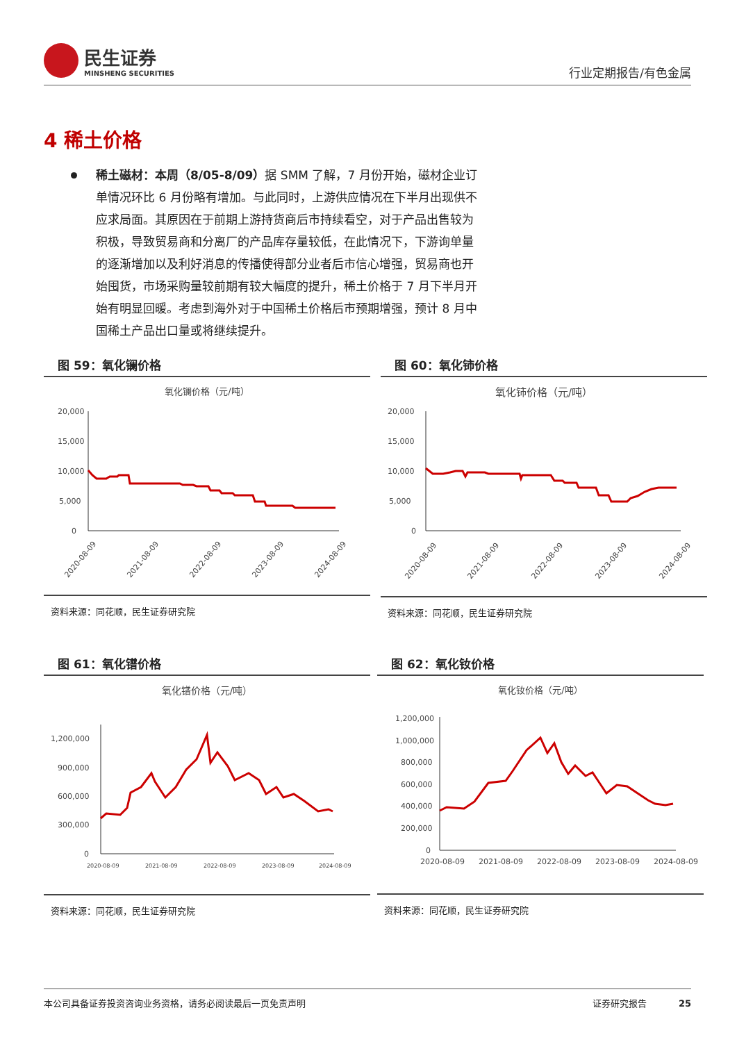民生证券
MINSHENG SECURITIES
行业定期报告/有色金属
4 稀土价格
稀土磁材：本周（8/05-8/09）据 SMM 了解，7 月份开始，磁材企业订单情况环比 6 月份略有增加。与此同时，上游供应情况在下半月出现供不应求局面。其原因在于前期上游持货商后市持续看空，对于产品出售较为积极，导致贸易商和分离厂的产品库存量较低，在此情况下，下游询单量的逐渐增加以及利好消息的传播使得部分业者后市信心增强，贸易商也开始囤货，市场采购量较前期有较大幅度的提升，稀土价格于 7 月下半月开始有明显回暖。考虑到海外对于中国稀土价格后市预期增强，预计 8 月中国稀土产品出口量或将继续提升。
图 59：氧化镧价格
氧化镧价格（元/吨）
20,000
15,000
10,000
5,000
0
2020-08-09
2021-08-09
2022-08-09
2023-08-09
2024-08-09
资料来源：同花顺，民生证券研究院
图 60：氧化铈价格
氧化铈价格（元/吨）
20,000
15,000
10,000
5,000
0
2020-08-09
2021-08-09
2022-08-09
2023-08-09
2024-08-09
资料来源：同花顺，民生证券研究院
图 61：氧化镨价格
氧化镨价格（元/吨）
1,200,000
900,000
600,000
300,000
0
2020-08-09
2021-08-09
2022-08-09
2023-08-09
2024-08-09
资料来源：同花顺，民生证券研究院
图 62：氧化钕价格
氧化钕价格（元/吨）
1,200,000
1,000,000
800,000
600,000
400,000
200,000
0
2020-08-09
2021-08-09
2022-08-09
2023-08-09
2024-08-09
资料来源：同花顺，民生证券研究院
本公司具备证券投资咨询业务资格，请务必阅读最后一页免责声明 证券研究报告 25